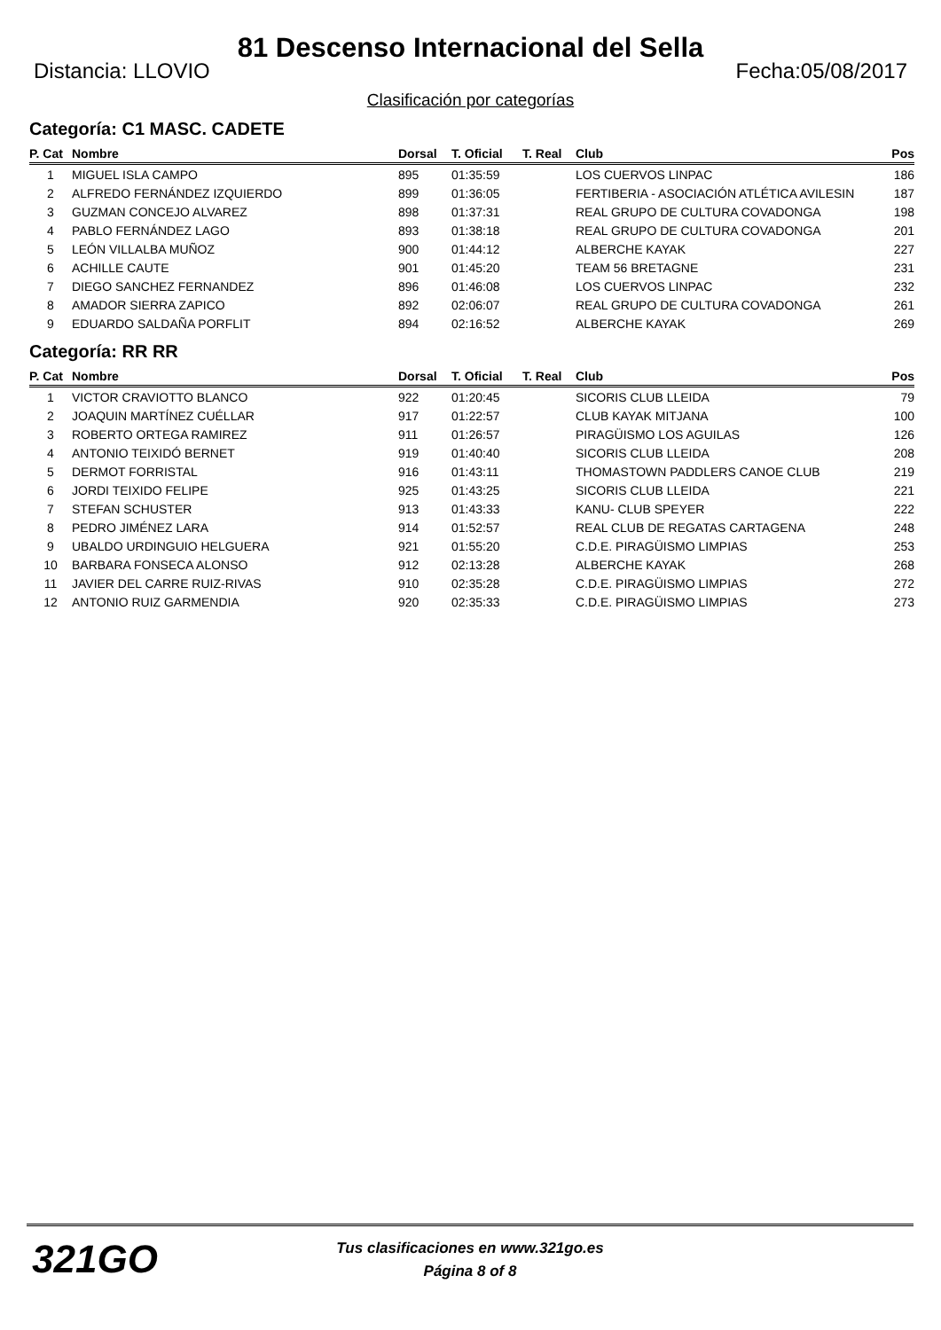81 Descenso Internacional del Sella
Distancia: LLOVIO Fecha:05/08/2017
Clasificación por categorías
Categoría: C1 MASC. CADETE
| P. Cat | Nombre | Dorsal | T. Oficial | T. Real | Club | Pos |
| --- | --- | --- | --- | --- | --- | --- |
| 1 | MIGUEL ISLA CAMPO | 895 | 01:35:59 | | LOS CUERVOS LINPAC | 186 |
| 2 | ALFREDO FERNÁNDEZ IZQUIERDO | 899 | 01:36:05 | | FERTIBERIA - ASOCIACIÓN ATLÉTICA AVILESIN | 187 |
| 3 | GUZMAN CONCEJO ALVAREZ | 898 | 01:37:31 | | REAL GRUPO DE CULTURA COVADONGA | 198 |
| 4 | PABLO FERNÁNDEZ LAGO | 893 | 01:38:18 | | REAL GRUPO DE CULTURA COVADONGA | 201 |
| 5 | LEÓN VILLALBA MUÑOZ | 900 | 01:44:12 | | ALBERCHE KAYAK | 227 |
| 6 | ACHILLE CAUTE | 901 | 01:45:20 | | TEAM 56 BRETAGNE | 231 |
| 7 | DIEGO SANCHEZ FERNANDEZ | 896 | 01:46:08 | | LOS CUERVOS LINPAC | 232 |
| 8 | AMADOR SIERRA ZAPICO | 892 | 02:06:07 | | REAL GRUPO DE CULTURA COVADONGA | 261 |
| 9 | EDUARDO SALDAÑA PORFLIT | 894 | 02:16:52 | | ALBERCHE KAYAK | 269 |
Categoría: RR RR
| P. Cat | Nombre | Dorsal | T. Oficial | T. Real | Club | Pos |
| --- | --- | --- | --- | --- | --- | --- |
| 1 | VICTOR CRAVIOTTO BLANCO | 922 | 01:20:45 | | SICORIS CLUB LLEIDA | 79 |
| 2 | JOAQUIN MARTÍNEZ CUÉLLAR | 917 | 01:22:57 | | CLUB KAYAK MITJANA | 100 |
| 3 | ROBERTO ORTEGA RAMIREZ | 911 | 01:26:57 | | PIRAGÜISMO LOS AGUILAS | 126 |
| 4 | ANTONIO TEIXIDÓ BERNET | 919 | 01:40:40 | | SICORIS CLUB LLEIDA | 208 |
| 5 | DERMOT FORRISTAL | 916 | 01:43:11 | | THOMASTOWN PADDLERS CANOE CLUB | 219 |
| 6 | JORDI TEIXIDO FELIPE | 925 | 01:43:25 | | SICORIS CLUB LLEIDA | 221 |
| 7 | STEFAN SCHUSTER | 913 | 01:43:33 | | KANU- CLUB SPEYER | 222 |
| 8 | PEDRO JIMÉNEZ LARA | 914 | 01:52:57 | | REAL CLUB DE REGATAS CARTAGENA | 248 |
| 9 | UBALDO URDINGUIO HELGUERA | 921 | 01:55:20 | | C.D.E. PIRAGÜISMO LIMPIAS | 253 |
| 10 | BARBARA FONSECA ALONSO | 912 | 02:13:28 | | ALBERCHE KAYAK | 268 |
| 11 | JAVIER DEL CARRE RUIZ-RIVAS | 910 | 02:35:28 | | C.D.E. PIRAGÜISMO LIMPIAS | 272 |
| 12 | ANTONIO RUIZ GARMENDIA | 920 | 02:35:33 | | C.D.E. PIRAGÜISMO LIMPIAS | 273 |
321GO
Tus clasificaciones en www.321go.es
Página 8 of 8